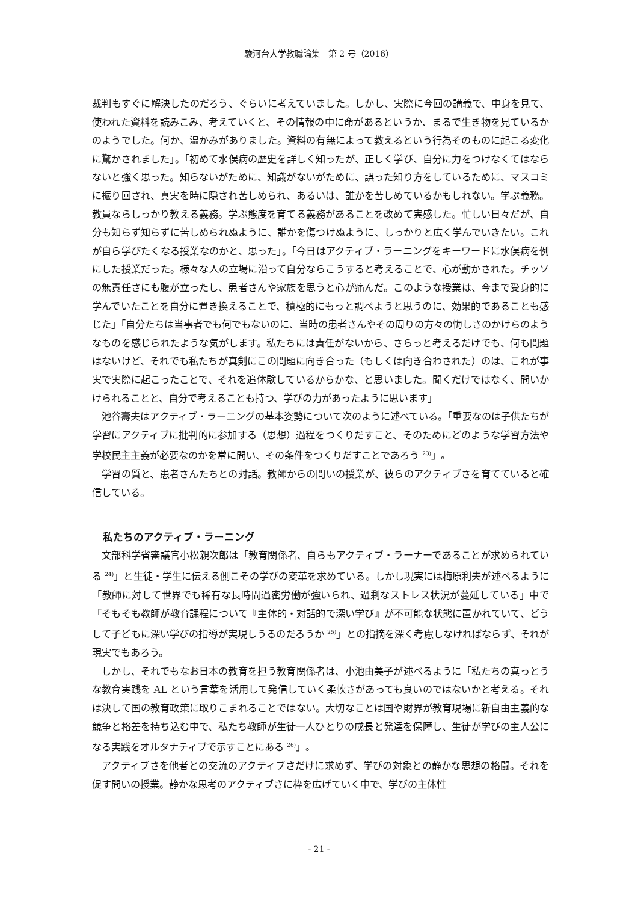駿河台大学教職論集　第 2 号（2016）
裁判もすぐに解決したのだろう、ぐらいに考えていました。しかし、実際に今回の講義で、中身を見て、使われた資料を読みこみ、考えていくと、その情報の中に命があるというか、まるで生き物を見ているかのようでした。何か、温かみがありました。資料の有無によって教えるという行為そのものに起こる変化に驚かされました」。「初めて水俣病の歴史を詳しく知ったが、正しく学び、自分に力をつけなくてはならないと強く思った。知らないがために、知識がないがために、誤った知り方をしているために、マスコミに振り回され、真実を時に隠され苦しめられ、あるいは、誰かを苦しめているかもしれない。学ぶ義務。教員ならしっかり教える義務。学ぶ態度を育てる義務があることを改めて実感した。忙しい日々だが、自分も知らず知らずに苦しめられぬように、誰かを傷つけぬように、しっかりと広く学んでいきたい。これが自ら学びたくなる授業なのかと、思った」。「今日はアクティブ・ラーニングをキーワードに水俣病を例にした授業だった。様々な人の立場に沿って自分ならこうすると考えることで、心が動かされた。チッソの無責任さにも腹が立ったし、患者さんや家族を思うと心が痛んだ。このような授業は、今まで受身的に学んでいたことを自分に置き換えることで、積極的にもっと調べようと思うのに、効果的であることも感じた」「自分たちは当事者でも何でもないのに、当時の患者さんやその周りの方々の悔しさのかけらのようなものを感じられたような気がします。私たちには責任がないから、さらっと考えるだけでも、何も問題はないけど、それでも私たちが真剣にこの問題に向き合った（もしくは向き合わされた）のは、これが事実で実際に起こったことで、それを追体験しているからかな、と思いました。聞くだけではなく、問いかけられることと、自分で考えることも持つ、学びの力があったように思います」
池谷壽夫はアクティブ・ラーニングの基本姿勢について次のように述べている。「重要なのは子供たちが学習にアクティブに批判的に参加する（思想）過程をつくりだすこと、そのためにどのような学習方法や学校民主主義が必要なのかを常に問い、その条件をつくりだすことであろう <sup>23)</sup>」。
学習の質と、患者さんたちとの対話。教師からの問いの授業が、彼らのアクティブさを育てていると確信している。
私たちのアクティブ・ラーニング
文部科学省審議官小松親次郎は「教育関係者、自らもアクティブ・ラーナーであることが求められている <sup>24)</sup>」と生徒・学生に伝える側こその学びの変革を求めている。しかし現実には梅原利夫が述べるように「教師に対して世界でも稀有な長時間過密労働が強いられ、過剰なストレス状況が蔓延している」中で「そもそも教師が教育課程について『主体的・対話的で深い学び』が不可能な状態に置かれていて、どうして子どもに深い学びの指導が実現しうるのだろうか <sup>25)</sup>」との指摘を深く考慮しなければならず、それが現実でもあろう。
しかし、それでもなお日本の教育を担う教育関係者は、小池由美子が述べるように「私たちの真っとうな教育実践を AL という言葉を活用して発信していく柔軟さがあっても良いのではないかと考える。それは決して国の教育政策に取りこまれることではない。大切なことは国や財界が教育現場に新自由主義的な競争と格差を持ち込む中で、私たち教師が生徒一人ひとりの成長と発達を保障し、生徒が学びの主人公になる実践をオルタナティブで示すことにある <sup>26)</sup>」。
アクティブさを他者との交流のアクティブさだけに求めず、学びの対象との静かな思想の格闘。それを促す問いの授業。静かな思考のアクティブさに枠を広げていく中で、学びの主体性
- 21 -